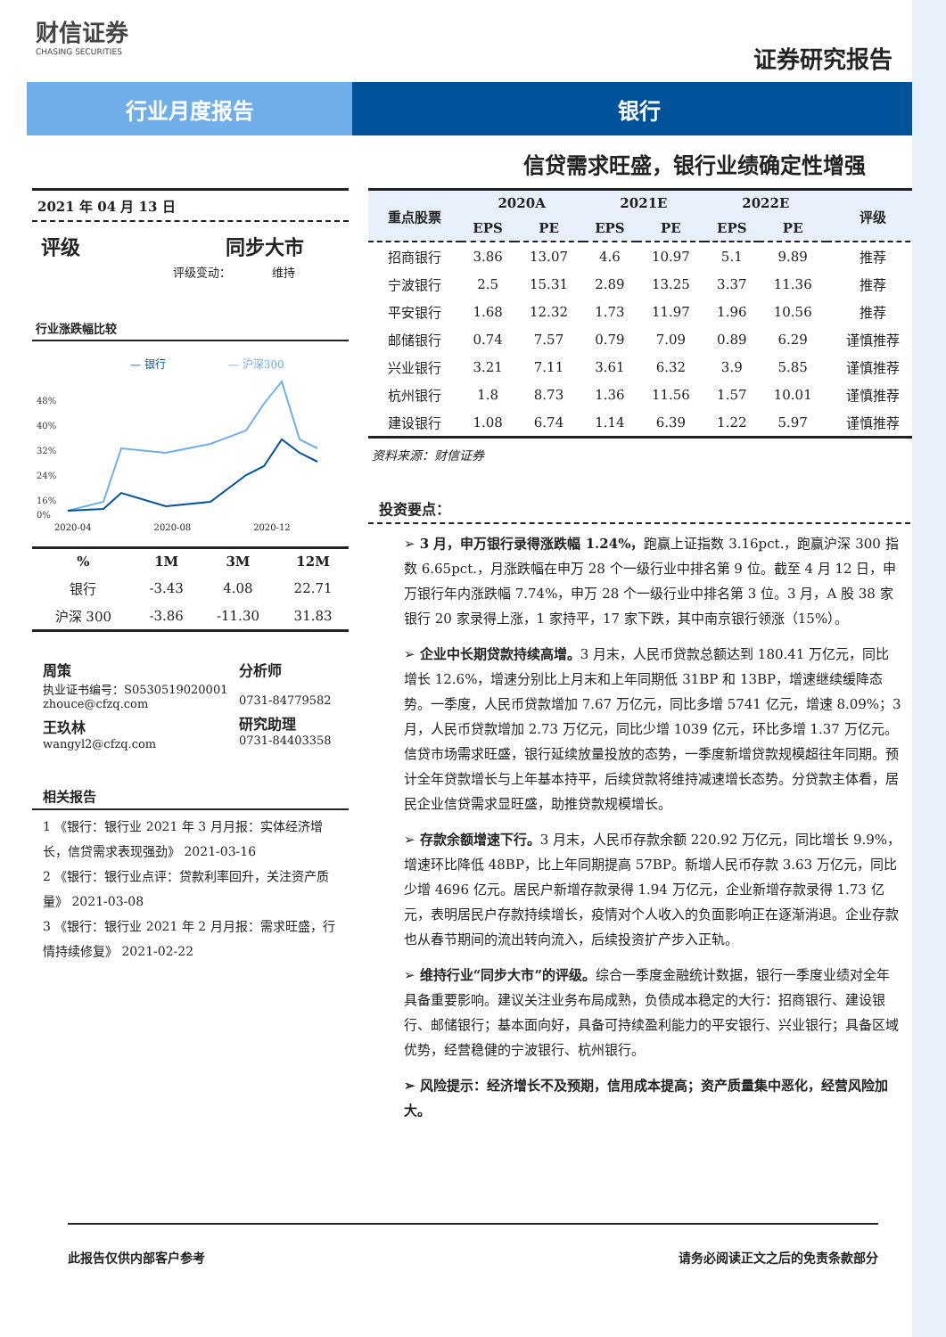财信证券
CHASING SECURITIES
证券研究报告
行业月度报告 银行
信贷需求旺盛，银行业绩确定性增强
2021 年 04 月 13 日
评级 同步大市
评级变动：　　　　维持
行业涨跌幅比较
— 银行
— 沪深300
48%
40%
32%
24%
16%
0%
2020-04 2020-08 2020-12
| % | 1M | 3M | 12M |
| --- | --- | --- | --- |
| 银行 | -3.43 | 4.08 | 22.71 |
| 沪深 300 | -3.86 | -11.30 | 31.83 |
周策
执业证书编号：S0530519020001
zhouce@cfzq.com
王玖林
wangyl2@cfzq.com
分析师
0731-84779582
研究助理
0731-84403358
相关报告
1 《银行：银行业 2021 年 3 月月报：实体经济增长，信贷需求表现强劲》 2021-03-16
2 《银行：银行业点评：贷款利率回升，关注资产质量》 2021-03-08
3 《银行：银行业 2021 年 2 月月报：需求旺盛，行情持续修复》 2021-02-22
| 重点股票 | 2020A | | 2021E | | 2022E | | 评级 |
| --- | --- | --- | --- | --- | --- | --- | --- |
| | EPS | PE | EPS | PE | EPS | PE | |
| 招商银行 | 3.86 | 13.07 | 4.6 | 10.97 | 5.1 | 9.89 | 推荐 |
| 宁波银行 | 2.5 | 15.31 | 2.89 | 13.25 | 3.37 | 11.36 | 推荐 |
| 平安银行 | 1.68 | 12.32 | 1.73 | 11.97 | 1.96 | 10.56 | 推荐 |
| 邮储银行 | 0.74 | 7.57 | 0.79 | 7.09 | 0.89 | 6.29 | 谨慎推荐 |
| 兴业银行 | 3.21 | 7.11 | 3.61 | 6.32 | 3.9 | 5.85 | 谨慎推荐 |
| 杭州银行 | 1.8 | 8.73 | 1.36 | 11.56 | 1.57 | 10.01 | 谨慎推荐 |
| 建设银行 | 1.08 | 6.74 | 1.14 | 6.39 | 1.22 | 5.97 | 谨慎推荐 |
资料来源：财信证券
投资要点：
➢ 3 月，申万银行录得涨跌幅 1.24%，跑赢上证指数 3.16pct.，跑赢沪深 300 指数 6.65pct.，月涨跌幅在申万 28 个一级行业中排名第 9 位。截至 4 月 12 日，申万银行年内涨跌幅 7.74%，申万 28 个一级行业中排名第 3 位。3 月，A 股 38 家银行 20 家录得上涨，1 家持平，17 家下跌，其中南京银行领涨（15%）。
➢ 企业中长期贷款持续高增。3 月末，人民币贷款总额达到 180.41 万亿元，同比增长 12.6%，增速分别比上月末和上年同期低 31BP 和 13BP，增速继续缓降态势。一季度，人民币贷款增加 7.67 万亿元，同比多增 5741 亿元，增速 8.09%；3 月，人民币贷款增加 2.73 万亿元，同比少增 1039 亿元，环比多增 1.37 万亿元。信贷市场需求旺盛，银行延续放量投放的态势，一季度新增贷款规模超往年同期。预计全年贷款增长与上年基本持平，后续贷款将维持减速增长态势。分贷款主体看，居民企业信贷需求显旺盛，助推贷款规模增长。
➢ 存款余额增速下行。3 月末，人民币存款余额 220.92 万亿元，同比增长 9.9%，增速环比降低 48BP，比上年同期提高 57BP。新增人民币存款 3.63 万亿元，同比少增 4696 亿元。居民户新增存款录得 1.94 万亿元，企业新增存款录得 1.73 亿元，表明居民户存款持续增长，疫情对个人收入的负面影响正在逐渐消退。企业存款也从春节期间的流出转向流入，后续投资扩产步入正轨。
➢ 维持行业“同步大市”的评级。综合一季度金融统计数据，银行一季度业绩对全年具备重要影响。建议关注业务布局成熟，负债成本稳定的大行：招商银行、建设银行、邮储银行；基本面向好，具备可持续盈利能力的平安银行、兴业银行；具备区域优势，经营稳健的宁波银行、杭州银行。
➢ 风险提示：经济增长不及预期，信用成本提高；资产质量集中恶化，经营风险加大。
此报告仅供内部客户参考 请务必阅读正文之后的免责条款部分